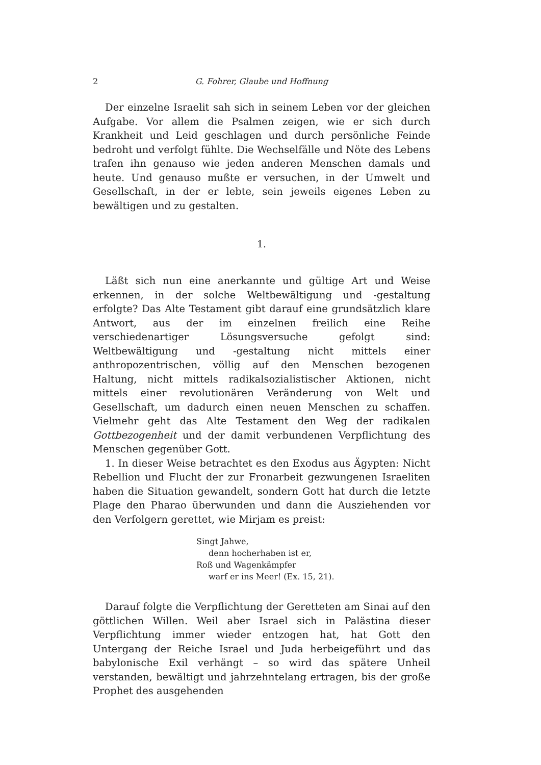2 G. Fohrer, Glaube und Hoffnung
Der einzelne Israelit sah sich in seinem Leben vor der gleichen Aufgabe. Vor allem die Psalmen zeigen, wie er sich durch Krankheit und Leid geschlagen und durch persönliche Feinde bedroht und verfolgt fühlte. Die Wechselfälle und Nöte des Lebens trafen ihn genauso wie jeden anderen Menschen damals und heute. Und genauso mußte er versuchen, in der Umwelt und Gesellschaft, in der er lebte, sein jeweils eigenes Leben zu bewältigen und zu gestalten.
1.
Läßt sich nun eine anerkannte und gültige Art und Weise erkennen, in der solche Weltbewältigung und -gestaltung erfolgte? Das Alte Testament gibt darauf eine grundsätzlich klare Antwort, aus der im einzelnen freilich eine Reihe verschiedenartiger Lösungsversuche gefolgt sind: Weltbewältigung und -gestaltung nicht mittels einer anthropozentrischen, völlig auf den Menschen bezogenen Haltung, nicht mittels radikalsozialistischer Aktionen, nicht mittels einer revolutionären Veränderung von Welt und Gesellschaft, um dadurch einen neuen Menschen zu schaffen. Vielmehr geht das Alte Testament den Weg der radikalen Gottbezogenheit und der damit verbundenen Verpflichtung des Menschen gegenüber Gott.
1. In dieser Weise betrachtet es den Exodus aus Ägypten: Nicht Rebellion und Flucht der zur Fronarbeit gezwungenen Israeliten haben die Situation gewandelt, sondern Gott hat durch die letzte Plage den Pharao überwunden und dann die Ausziehenden vor den Verfolgern gerettet, wie Mirjam es preist:
Singt Jahwe,
denn hocherhaben ist er,
Roß und Wagenkämpfer
warf er ins Meer! (Ex. 15, 21).
Darauf folgte die Verpflichtung der Geretteten am Sinai auf den göttlichen Willen. Weil aber Israel sich in Palästina dieser Verpflichtung immer wieder entzogen hat, hat Gott den Untergang der Reiche Israel und Juda herbeigeführt und das babylonische Exil verhängt – so wird das spätere Unheil verstanden, bewältigt und jahrzehntelang ertragen, bis der große Prophet des ausgehenden